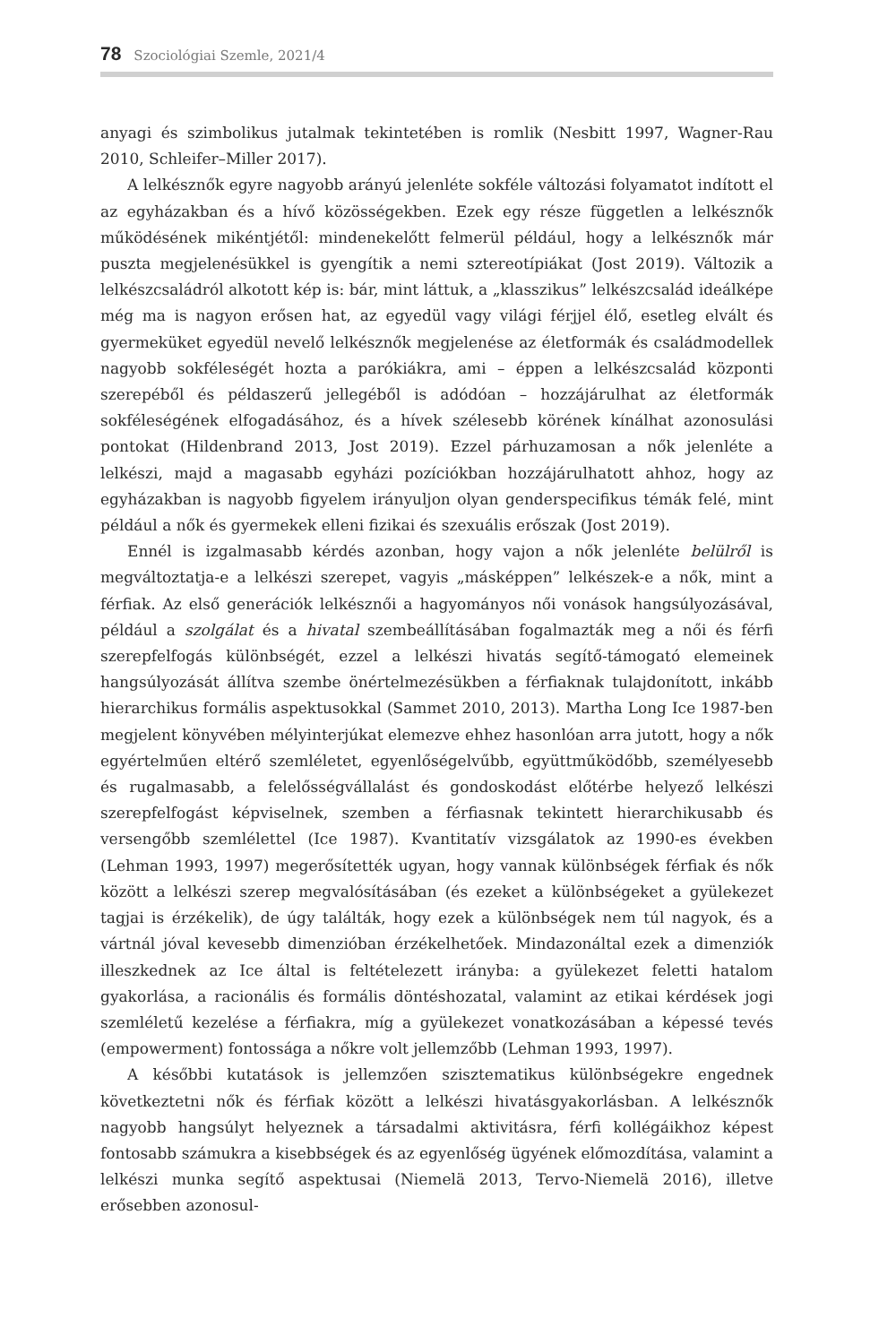78 Szociológiai Szemle, 2021/4
anyagi és szimbolikus jutalmak tekintetében is romlik (Nesbitt 1997, Wagner-Rau 2010, Schleifer–Miller 2017).
A lelkésznők egyre nagyobb arányú jelenléte sokféle változási folyamatot indított el az egyházakban és a hívő közösségekben. Ezek egy része független a lelkésznők működésének mikéntjétől: mindenekelőtt felmerül például, hogy a lelkésznők már puszta megjelenésükkel is gyengítik a nemi sztereotípiákat (Jost 2019). Változik a lelkészcsaládról alkotott kép is: bár, mint láttuk, a „klasszikus” lelkészcsalád ideálképe még ma is nagyon erősen hat, az egyedül vagy világi férjjel élő, esetleg elvált és gyermeküket egyedül nevelő lelkésznők megjelenése az életformák és családmodellek nagyobb sokféleségét hozta a parókiákra, ami – éppen a lelkészcsalád központi szerepéből és példaszerű jellegéből is adódóan – hozzájárulhat az életformák sokféleségének elfogadásához, és a hívek szélesebb körének kínálhat azonosulási pontokat (Hildenbrand 2013, Jost 2019). Ezzel párhuzamosan a nők jelenléte a lelkészi, majd a magasabb egyházi pozíciókban hozzájárulhatott ahhoz, hogy az egyházakban is nagyobb figyelem irányuljon olyan genderspecifikus témák felé, mint például a nők és gyermekek elleni fizikai és szexuális erőszak (Jost 2019).
Ennél is izgalmasabb kérdés azonban, hogy vajon a nők jelenléte belülről is megváltoztatja-e a lelkészi szerepet, vagyis „másképpen” lelkészek-e a nők, mint a férfiak. Az első generációk lelkésznői a hagyományos női vonások hangsúlyozásával, például a szolgálat és a hivatal szembeállításában fogalmazták meg a női és férfi szerepfelfogás különbségét, ezzel a lelkészi hivatás segítő-támogató elemeinek hangsúlyozását állítva szembe önértelmezésükben a férfiaknak tulajdonított, inkább hierarchikus formális aspektusokkal (Sammet 2010, 2013). Martha Long Ice 1987-ben megjelent könyvében mélyinterjúkat elemezve ehhez hasonlóan arra jutott, hogy a nők egyértelműen eltérő szemléletet, egyenlőségelvűbb, együttműködőbb, személyesebb és rugalmasabb, a felelősségvállalást és gondoskodást előtérbe helyező lelkészi szerepfelfogást képviselnek, szemben a férfiasnak tekintett hierarchikusabb és versengőbb szemlélettel (Ice 1987). Kvantitatív vizsgálatok az 1990-es években (Lehman 1993, 1997) megerősítették ugyan, hogy vannak különbségek férfiak és nők között a lelkészi szerep megvalósításában (és ezeket a különbségeket a gyülekezet tagjai is érzékelik), de úgy találták, hogy ezek a különbségek nem túl nagyok, és a vártnál jóval kevesebb dimenzióban érzékelhetőek. Mindazonáltal ezek a dimenziók illeszkednek az Ice által is feltételezett irányba: a gyülekezet feletti hatalom gyakorlása, a racionális és formális döntéshozatal, valamint az etikai kérdések jogi szemléletű kezelése a férfiakra, míg a gyülekezet vonatkozásában a képessé tevés (empowerment) fontossága a nőkre volt jellemzőbb (Lehman 1993, 1997).
A későbbi kutatások is jellemzően szisztematikus különbségekre engednek következtetni nők és férfiak között a lelkészi hivatásgyakorlásban. A lelkésznők nagyobb hangsúlyt helyeznek a társadalmi aktivitásra, férfi kollégáikhoz képest fontosabb számukra a kisebbségek és az egyenlőség ügyének előmozdítása, valamint a lelkészi munka segítő aspektusai (Niemelä 2013, Tervo-Niemelä 2016), illetve erősebben azonosul-